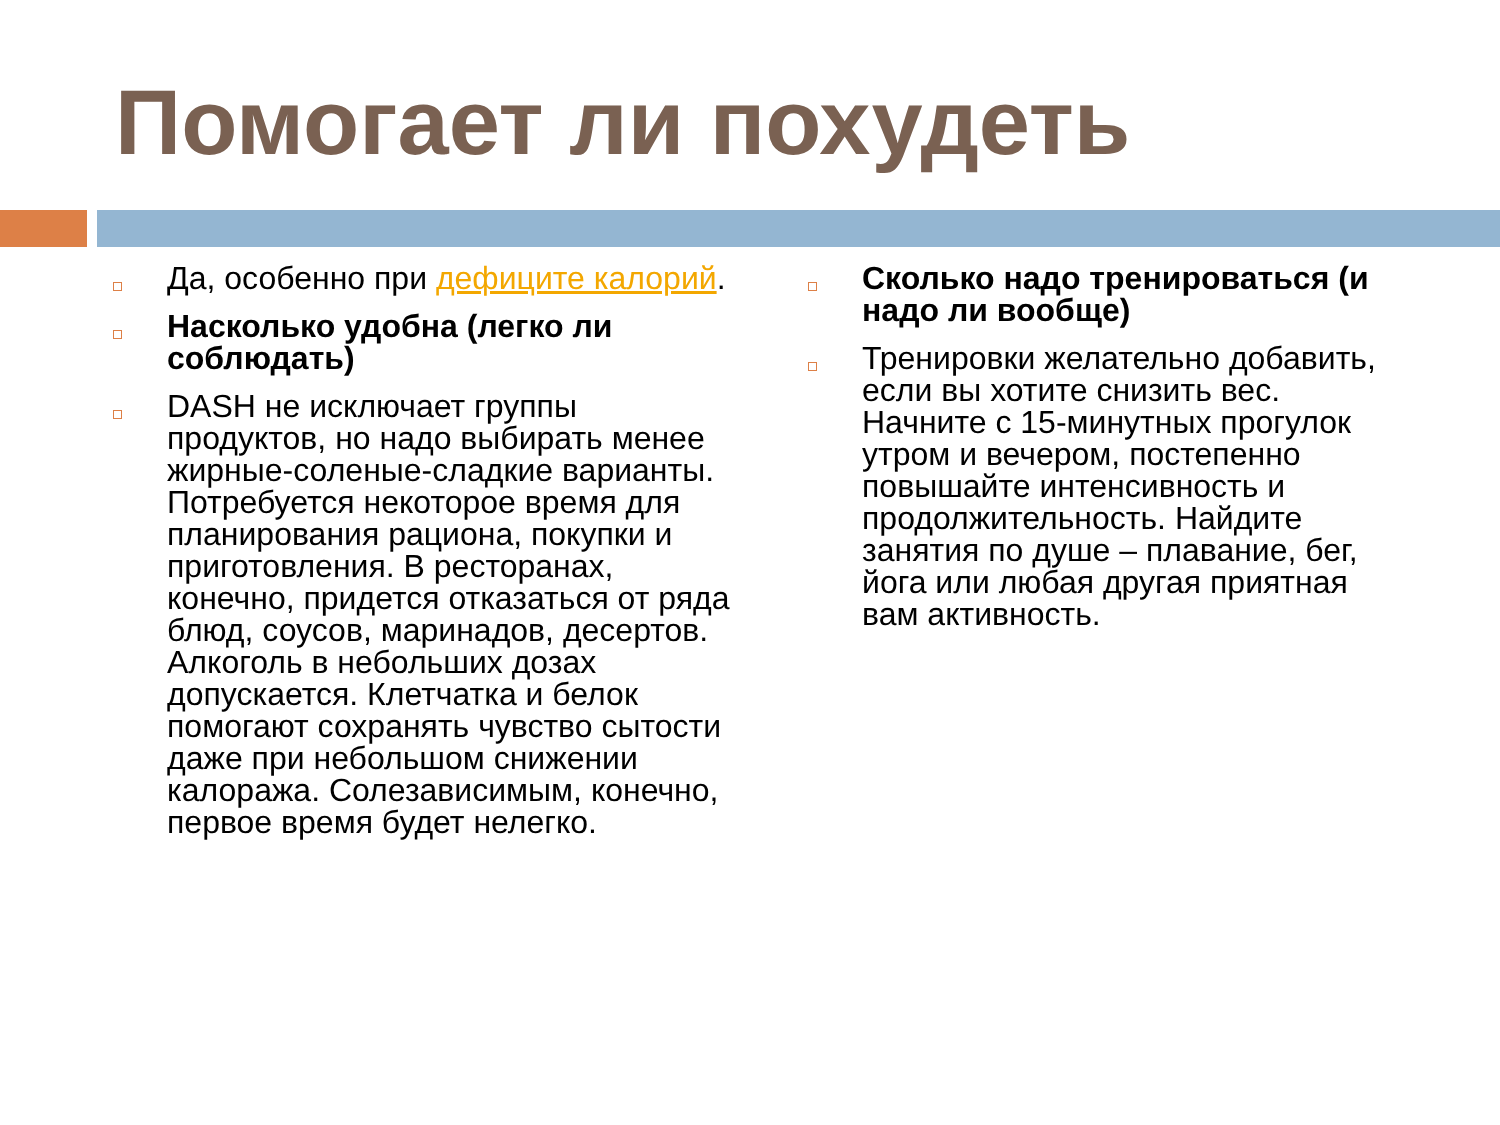Помогает ли похудеть
Да, особенно при дефиците калорий.
Насколько удобна (легко ли соблюдать)
DASH не исключает группы продуктов, но надо выбирать менее жирные-соленые-сладкие варианты. Потребуется некоторое время для планирования рациона, покупки и приготовления. В ресторанах, конечно, придется отказаться от ряда блюд, соусов, маринадов, десертов. Алкоголь в небольших дозах допускается. Клетчатка и белок помогают сохранять чувство сытости даже при небольшом снижении калоража. Солезависимым, конечно, первое время будет нелегко.
Сколько надо тренироваться (и надо ли вообще)
Тренировки желательно добавить, если вы хотите снизить вес. Начните с 15-минутных прогулок утром и вечером, постепенно повышайте интенсивность и продолжительность. Найдите занятия по душе – плавание, бег, йога или любая другая приятная вам активность.